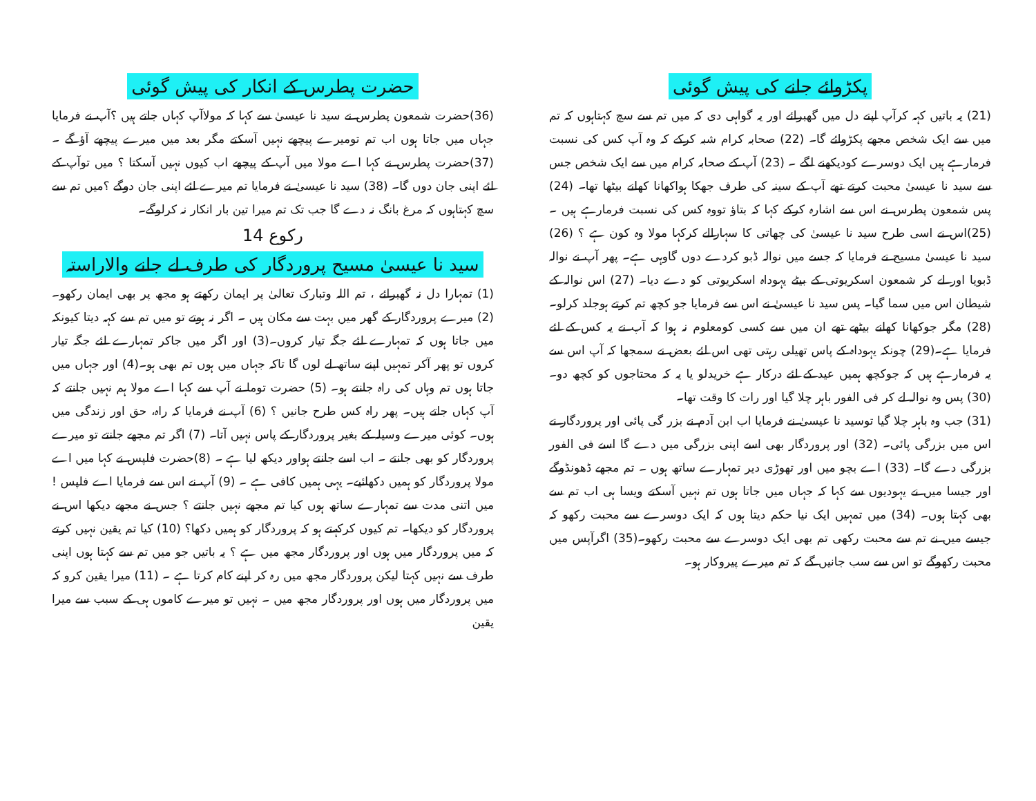پکڑوائے جانے کی پیش گوئی
(21) یہ باتیں کہہ کرآپ اپنے دل میں گھبرائے اور یہ گواہی دی کہ میں تم سے سچ کہتاہوں کہ تم میں سے ایک شخص مجھے پکڑوائے گا۔ (22) صحابہ کرام شبہ کرکے کہ وہ آپ کس کی نسبت فرمارہے ہیں ایک دوسرے کودیکھنے لگے ۔ (23) آپ کے صحابہ کرام میں سے ایک شخص جس سے سید نا عیسیٰ محبت کرتے تھے آپ کے سینہ کی طرف جھکا ہواکھانا کھانے بیٹھا تھا۔ (24) پس شمعون پطرس نے اس سے اشارہ کرکے کہا کہ بتاؤ تووہ کس کی نسبت فرمارہے ہیں ۔(25)اس نے اسی طرح سید نا عیسیٰ کی چھاتی کا سہارالے کرکہا مولا وہ کون ہے ؟ (26) سید نا عیسیٰ مسیح نے فرمایا کہ جسے میں نوالہ ڈبو کردے دوں گاوہی ہے۔ پھر آپ نے نوالہ ڈبویا اور لے کر شمعون اسکریوتی کے بیٹے یہوداہ اسکریوتی کو دے دیا۔ (27) اس نوالہ کے شیطان اس میں سما گیا۔ پس سید نا عیسیٰ نے اس سے فرمایا جو کچھ تم کرتے ہوجلد کرلو۔ (28) مگر جوکھانا کھانے بیٹھے تھے ان میں سے کسی کومعلوم نہ ہوا کہ آپ نے یہ کس کے لئے فرمایا ہے۔(29) چونکہ یہوداہ کے پاس تھیلی رہتی تھی اس لئے بعض نے سمجھا کہ آپ اس سے یہ فرمارہے ہیں کہ جوکچھ ہمیں عید کے لئے درکار ہے خریدلو یا یہ کہ محتاجوں کو کچھ دو۔ (30) پس وہ نوالہ لے کر فی الفور باہر چلا گیا اور رات کا وقت تھا۔
(31) جب وہ باہر چلا گیا توسید نا عیسیٰ نے فرمایا اب ابن آدم نے بزر گی پائی اور پروردگار نے اس میں بزرگی پائی۔ (32) اور پروردگار بھی اسے اپنی بزرگی میں دے گا اسے فی الفور بزرگی دے گا۔ (33) اے بچو میں اور تھوڑی دیر تمہارے ساتھ ہوں ۔ تم مجھے ڈھونڈوگے اور جیسا میں نے یہودیوں سے کہا کہ جہاں میں جاتا ہوں تم نہیں آسکتے ویسا ہی اب تم سے بھی کہتا ہوں۔ (34) میں تمہیں ایک نیا حکم دیتا ہوں کہ ایک دوسرے سے محبت رکھو کہ جیسے میں نے تم سے محبت رکھی تم بھی ایک دوسرے سے محبت رکھو۔(35) اگرآپس میں محبت رکھوگے تو اس سے سب جانیں گے کہ تم میرے پیروکار ہو۔
حضرت پطرس کے انکار کی پیش گوئی
(36)حضرت شمعون پطرس نے سید نا عیسیٰ سے کہا کہ مولاآپ کہاں جاتے ہیں ؟آپ نے فرمایا جہاں میں جاتا ہوں اب تم تومیرے پیچھے نہیں آسکتے مگر بعد میں میرے پیچھے آؤ گے ۔ (37)حضرت پطرس نے کہا اے مولا میں آپ کے پیچھے اب کیوں نہیں آسکتا ؟ میں توآپ کے لئے اپنی جان دوں گا۔ (38) سید نا عیسیٰ نے فرمایا تم میرے لئے اپنی جان دوگے ؟میں تم سے سچ کہتاہوں کہ مرغ بانگ نہ دے گا جب تک تم میرا تین بار انکار نہ کرلوگے۔
رکوع 14
سید نا عیسیٰ مسیح پروردگار کی طرف لے جانے والاراستہ
(1) تمہارا دل نہ گھبرائے ، تم اللہ وتبارک تعالیٰ پر ایمان رکھتے ہو مجھ پر بھی ایمان رکھو۔ (2) میرے پروردگار کے گھر میں بہت سے مکان ہیں ۔ اگر نہ ہوتے تو میں تم سے کہہ دیتا کیونکہ میں جاتا ہوں کہ تمہارے لئے جگہ تیار کروں۔(3) اور اگر میں جاکر تمہارے لئے جگہ تیار کروں تو پھر آکر تمہیں اپنے ساتھ لے لوں گا تاکہ جہاں میں ہوں تم بھی ہو۔(4) اور جہاں میں جاتا ہوں تم وہاں کی راہ جانتے ہو۔ (5) حضرت توما نے آپ سے کہا اے مولا ہم نہیں جانتے کہ آپ کہاں جاتے ہیں۔ پھر راہ کس طرح جانیں ؟ (6) آپ نے فرمایا کہ راہ، حق اور زندگی میں ہوں۔ کوئی میرے وسیلہ کے بغیر پروردگار کے پاس نہیں آتا۔ (7) اگر تم مجھے جانتے تو میرے پروردگار کو بھی جانتے ۔ اب اسے جانتے ہواور دیکھ لیا ہے ۔ (8)حضرت فلپس نے کہا میں اے مولا پروردگار کو ہمیں دکھائیے۔ یہی ہمیں کافی ہے ۔ (9) آپ نے اس سے فرمایا اے فلپس ! میں اتنی مدت سے تمہارے ساتھ ہوں کیا تم مجھے نہیں جانتے ؟ جس نے مجھے دیکھا اس نے پروردگار کو دیکھا۔ تم کیوں کرکہتے ہو کہ پروردگار کو ہمیں دکھا؟ (10) کیا تم یقین نہیں کرتے کہ میں پروردگار میں ہوں اور پروردگار مجھ میں ہے ؟ یہ باتیں جو میں تم سے کہتا ہوں اپنی طرف سے نہیں کہتا لیکن پروردگار مجھ میں رہ کر اپنے کام کرتا ہے ۔ (11) میرا یقین کرو کہ میں پروردگار میں ہوں اور پروردگار مجھ میں ۔ نہیں تو میرے کاموں ہی کے سبب سے میرا یقین